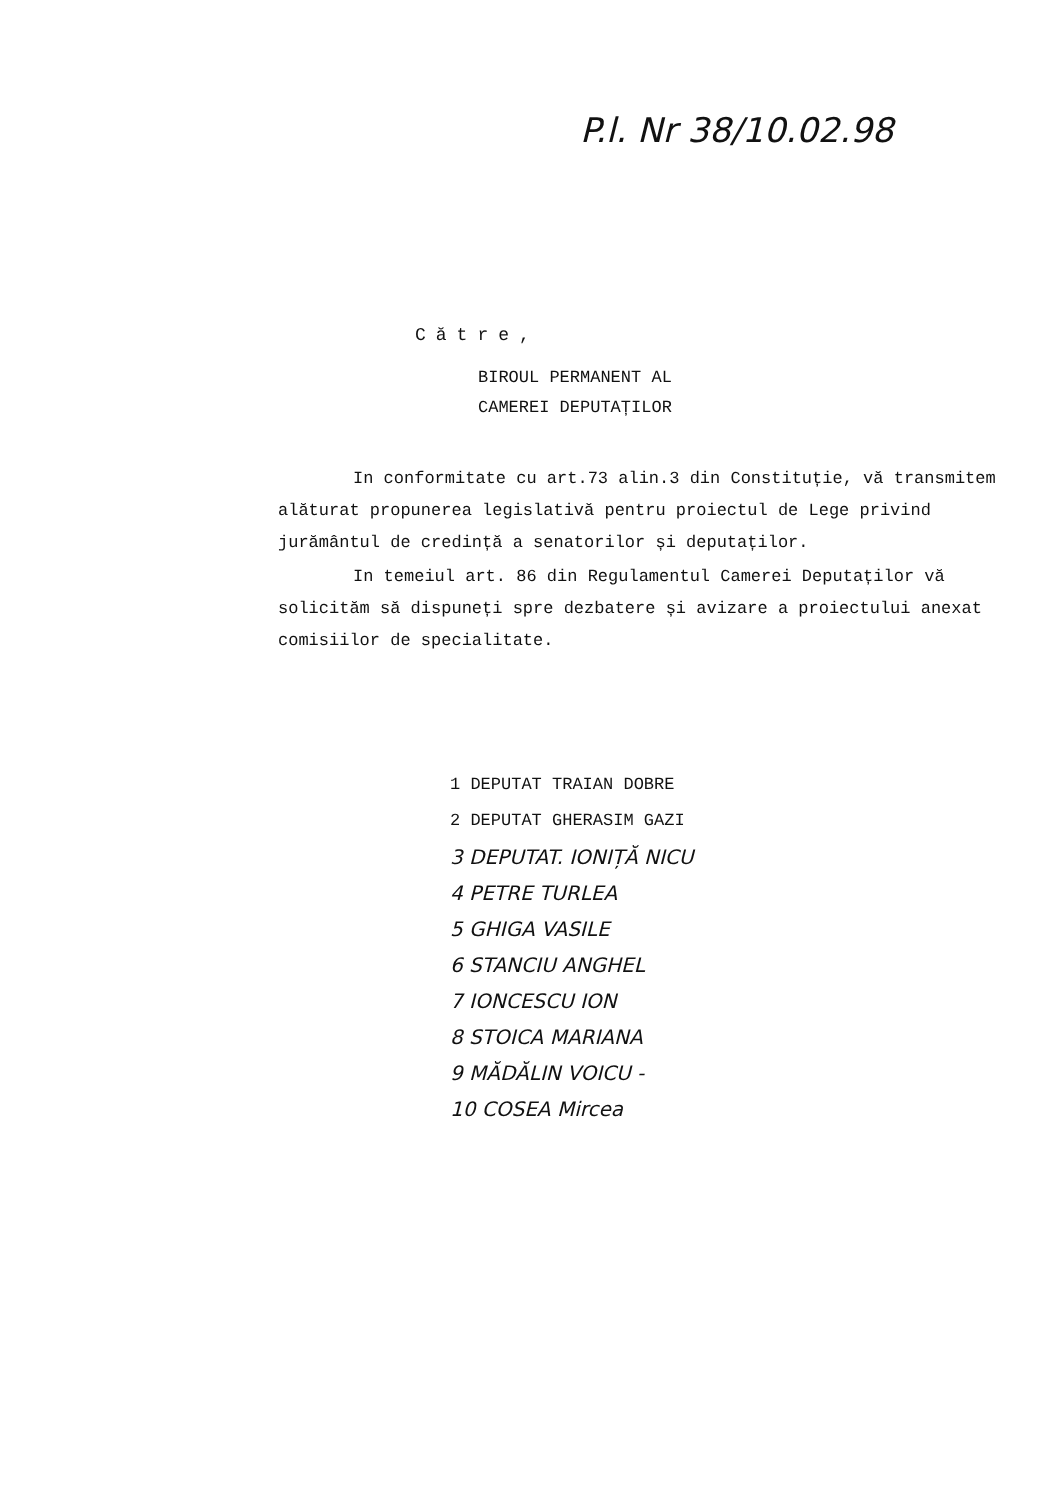P.l. Nr 38/10.02.98
Către,
BIROUL PERMANENT AL
CAMEREI DEPUTAȚILOR
In conformitate cu art.73 alin.3 din Constituție, vă transmitem alăturat propunerea legislativă pentru proiectul de Lege privind jurământul de credință a senatorilor și deputaților.
In temeiul art. 86 din Regulamentul Camerei Deputaților vă solicităm să dispuneți spre dezbatere și avizare a proiectului anexat comisiilor de specialitate.
1 DEPUTAT TRAIAN DOBRE
2 DEPUTAT GHERASIM GAZI
3 DEPUTAT. IONIȚĂ NICU
4 PETRE TURLEA
5 GHIGA VASILE
6 STANCIU ANGHEL
7 IONCESCU ION
8 STOICA MARIANA
9 MĂDĂLIN VOICU -
10 COSEA Mircea